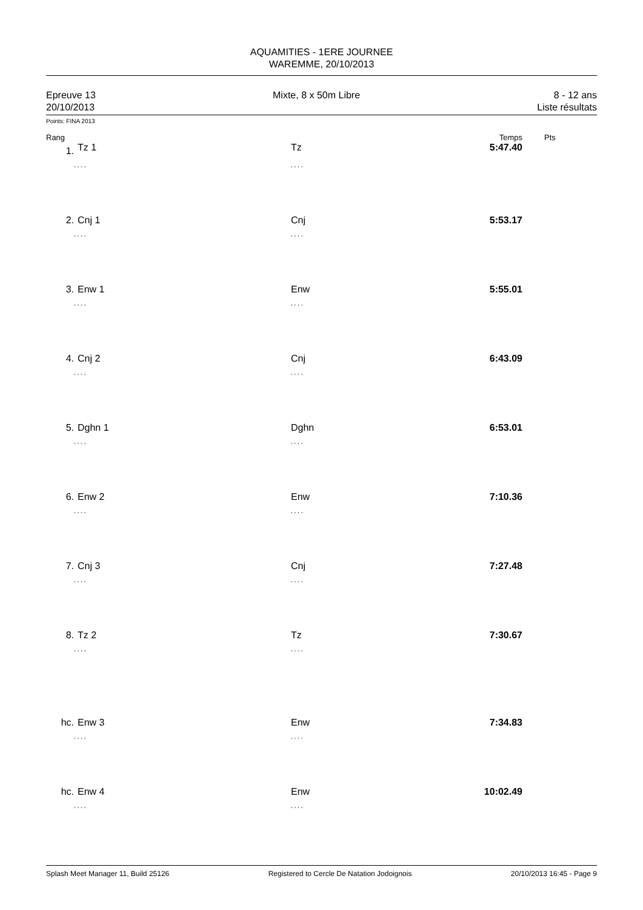AQUAMITIES - 1ERE JOURNEE
WAREMME, 20/10/2013
Epreuve 13
20/10/2013
Mixte, 8 x 50m Libre 8 - 12 ans
Liste résultats
Points: FINA 2013
| Rang | | | Temps | Pts |
| --- | --- | --- | --- | --- |
| 1. | Tz 1 | Tz | 5:47.40 | |
| | , , , , | , , , , | | |
| 2. | Cnj 1 | Cnj | 5:53.17 | |
| | , , , , | , , , , | | |
| 3. | Enw 1 | Enw | 5:55.01 | |
| | , , , , | , , , , | | |
| 4. | Cnj 2 | Cnj | 6:43.09 | |
| | , , , , | , , , , | | |
| 5. | Dghn 1 | Dghn | 6:53.01 | |
| | , , , , | , , , , | | |
| 6. | Enw 2 | Enw | 7:10.36 | |
| | , , , , | , , , , | | |
| 7. | Cnj 3 | Cnj | 7:27.48 | |
| | , , , , | , , , , | | |
| 8. | Tz 2 | Tz | 7:30.67 | |
| | , , , , | , , , , | | |
| hc. | Enw 3 | Enw | 7:34.83 | |
| | , , , , | , , , , | | |
| hc. | Enw 4 | Enw | 10:02.49 | |
| | , , , , | , , , , | | |
Splash Meet Manager 11, Build 25126 Registered to Cercle De Natation Jodoignois 20/10/2013 16:45 - Page 9